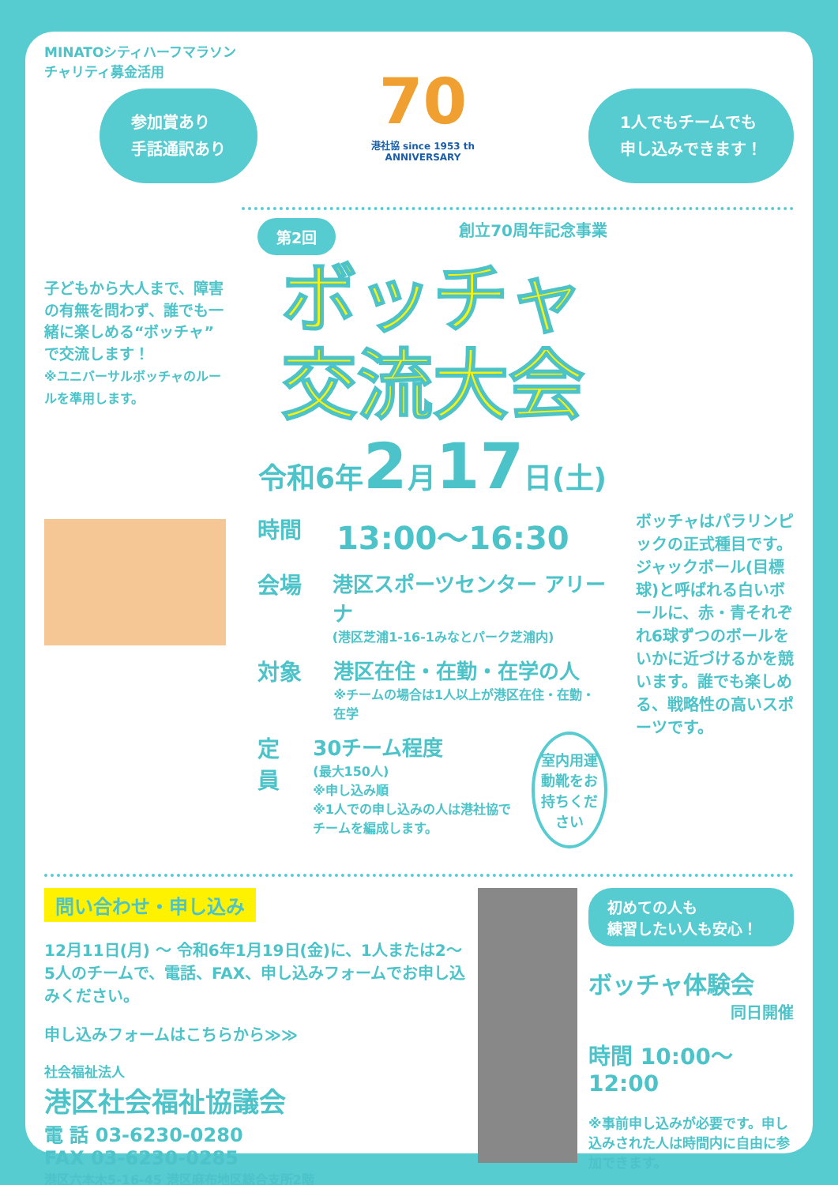MINATOシティハーフマラソン
チャリティ募金活用
参加賞あり
手話通訳あり
70
港社協 since 1953 th ANNIVERSARY
1人でもチームでも
申し込みできます！
子どもから大人まで、障害の有無を問わず、誰でも一緒に楽しめる“ボッチャ”で交流します！
※ユニバーサルボッチャのルールを準用します。
第2回 創立70周年記念事業
ボッチャ
交流大会
令和6年2月17日(土)
時間 13:00～16:30
会場 港区スポーツセンター アリーナ
(港区芝浦1-16-1みなとパーク芝浦内)
対象 港区在住・在勤・在学の人
※チームの場合は1人以上が港区在住・在勤・在学
定員 30チーム程度
(最大150人)
※申し込み順
※1人での申し込みの人は港社協でチームを編成します。 室内用運動靴をお持ちください
ボッチャはパラリンピックの正式種目です。ジャックボール(目標球)と呼ばれる白いボールに、赤・青それぞれ6球ずつのボールをいかに近づけるかを競います。誰でも楽しめる、戦略性の高いスポーツです。
問い合わせ・申し込み
12月11日(月) ～ 令和6年1月19日(金)に、1人または2～5人のチームで、電話、FAX、申し込みフォームでお申し込みください。
申し込みフォームはこちらから≫≫
社会福祉法人
港区社会福祉協議会
電 話 03-6230-0280
FAX 03-6230-0285
港区六本木5-16-45 港区麻布地区総合支所2階
初めての人も
練習したい人も安心！
ボッチャ体験会
同日開催
時間 10:00～12:00
※事前申し込みが必要です。申し込みされた人は時間内に自由に参加できます。